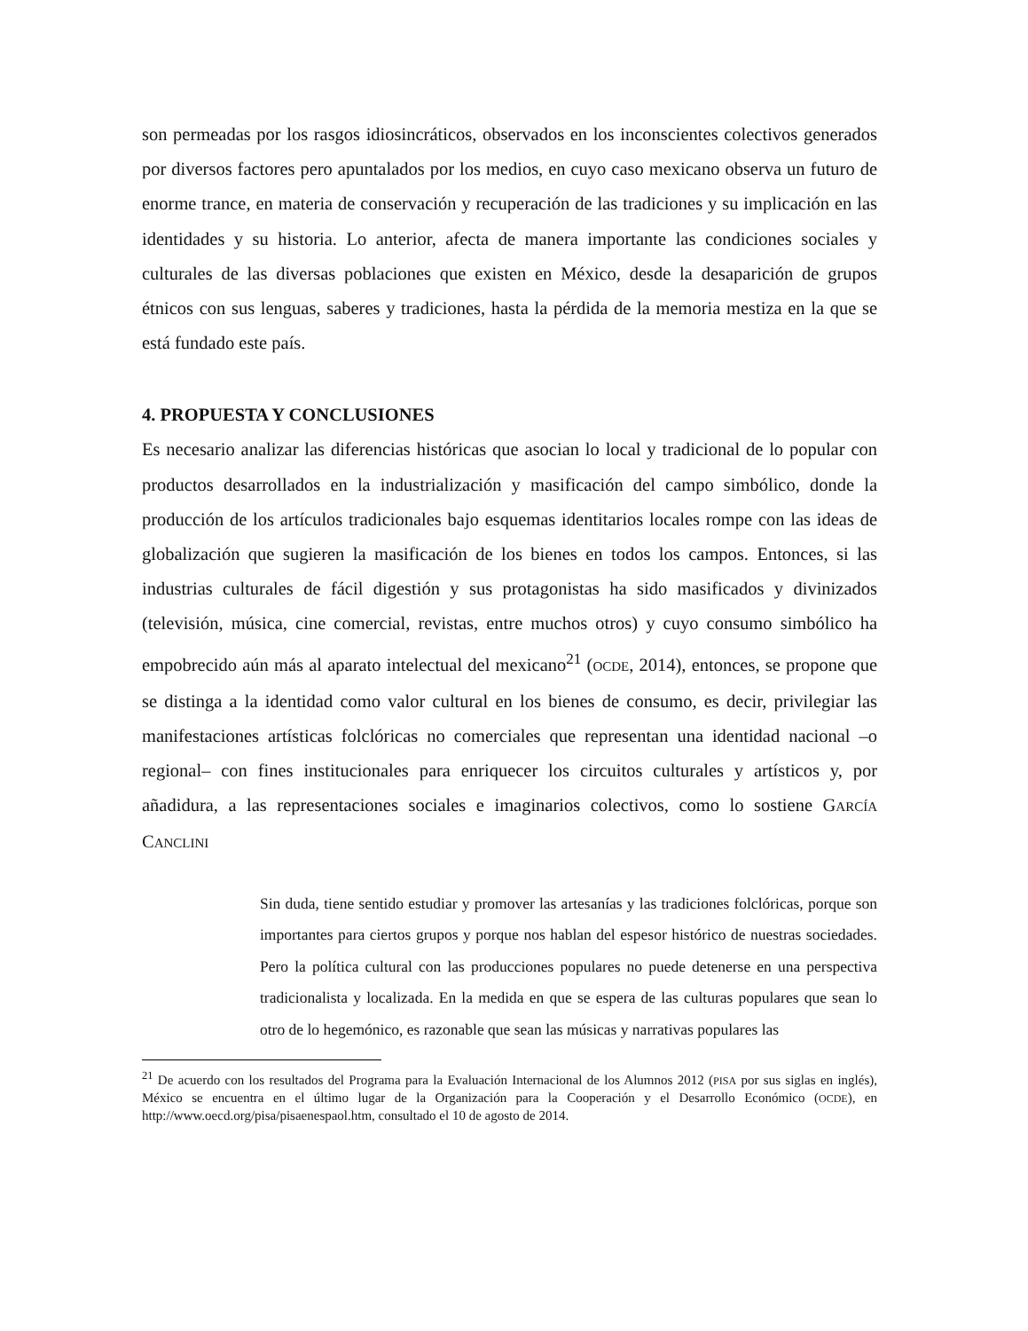son permeadas por los rasgos idiosincráticos, observados en los inconscientes colectivos generados por diversos factores pero apuntalados por los medios, en cuyo caso mexicano observa un futuro de enorme trance, en materia de conservación y recuperación de las tradiciones y su implicación en las identidades y su historia. Lo anterior, afecta de manera importante las condiciones sociales y culturales de las diversas poblaciones que existen en México, desde la desaparición de grupos étnicos con sus lenguas, saberes y tradiciones, hasta la pérdida de la memoria mestiza en la que se está fundado este país.
4. PROPUESTA Y CONCLUSIONES
Es necesario analizar las diferencias históricas que asocian lo local y tradicional de lo popular con productos desarrollados en la industrialización y masificación del campo simbólico, donde la producción de los artículos tradicionales bajo esquemas identitarios locales rompe con las ideas de globalización que sugieren la masificación de los bienes en todos los campos. Entonces, si las industrias culturales de fácil digestión y sus protagonistas ha sido masificados y divinizados (televisión, música, cine comercial, revistas, entre muchos otros) y cuyo consumo simbólico ha empobrecido aún más al aparato intelectual del mexicano<sup>21</sup> (OCDE, 2014), entonces, se propone que se distinga a la identidad como valor cultural en los bienes de consumo, es decir, privilegiar las manifestaciones artísticas folclóricas no comerciales que representan una identidad nacional –o regional– con fines institucionales para enriquecer los circuitos culturales y artísticos y, por añadidura, a las representaciones sociales e imaginarios colectivos, como lo sostiene GARCÍA CANCLINI
Sin duda, tiene sentido estudiar y promover las artesanías y las tradiciones folclóricas, porque son importantes para ciertos grupos y porque nos hablan del espesor histórico de nuestras sociedades. Pero la política cultural con las producciones populares no puede detenerse en una perspectiva tradicionalista y localizada. En la medida en que se espera de las culturas populares que sean lo otro de lo hegemónico, es razonable que sean las músicas y narrativas populares las
<sup>21</sup> De acuerdo con los resultados del Programa para la Evaluación Internacional de los Alumnos 2012 (PISA por sus siglas en inglés), México se encuentra en el último lugar de la Organización para la Cooperación y el Desarrollo Económico (OCDE), en http://www.oecd.org/pisa/pisaenespaol.htm, consultado el 10 de agosto de 2014.